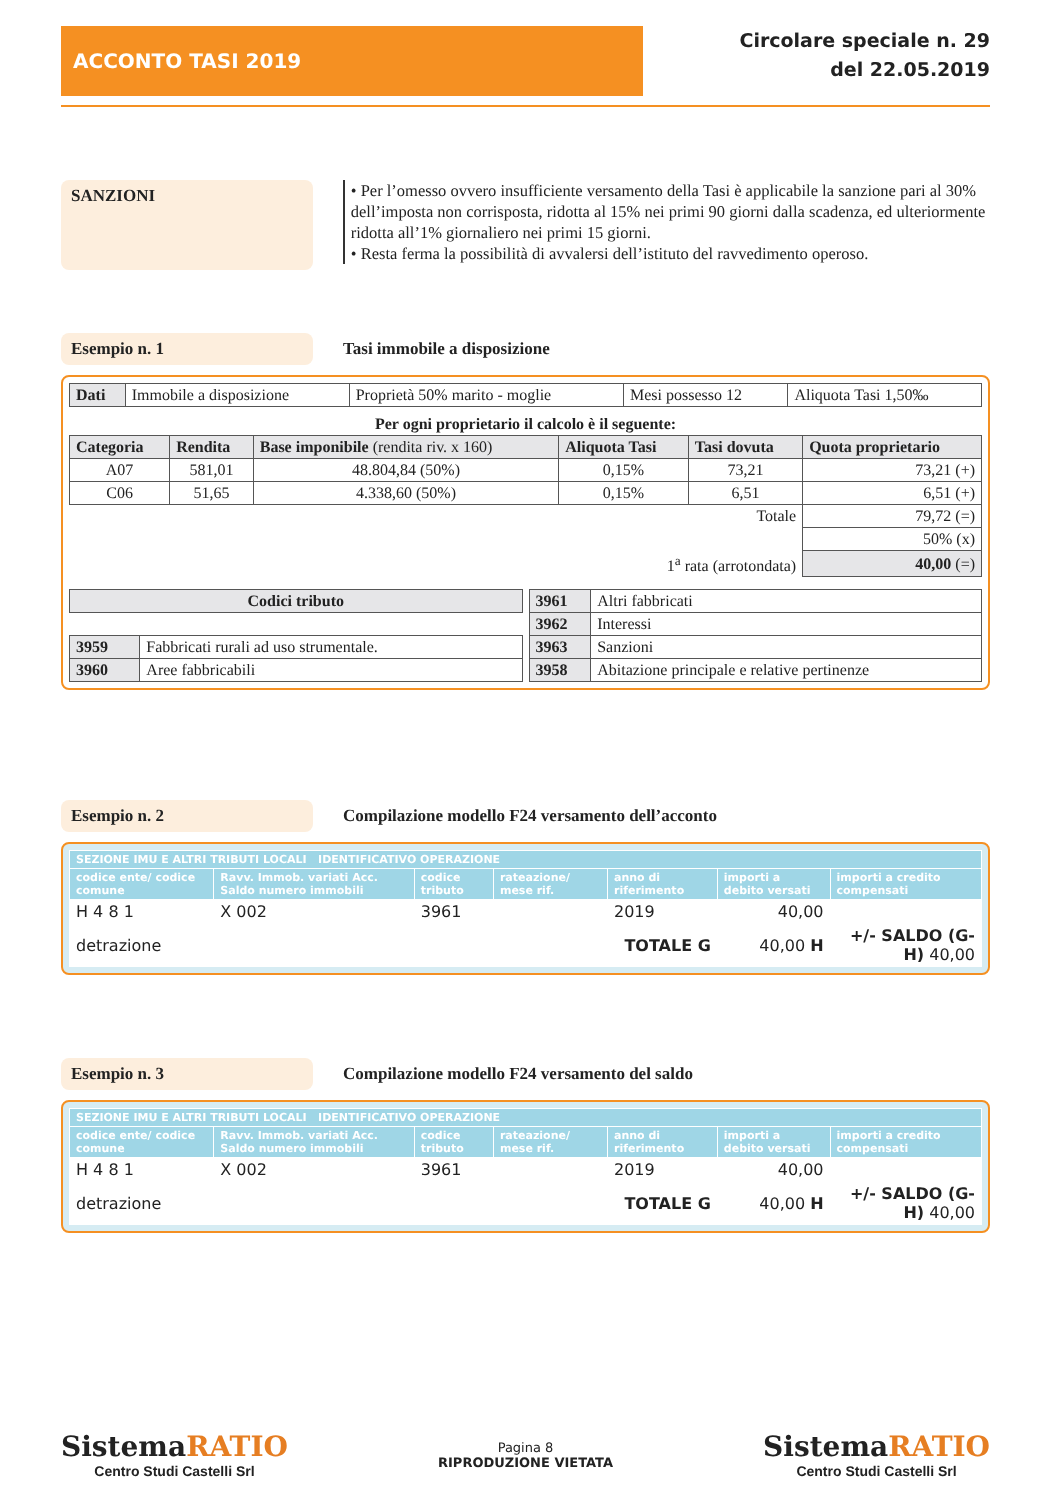ACCONTO TASI 2019
Circolare speciale n. 29
del 22.05.2019
SANZIONI
• Per l’omesso ovvero insufficiente versamento della Tasi è applicabile la sanzione pari al 30% dell’imposta non corrisposta, ridotta al 15% nei primi 90 giorni dalla scadenza, ed ulteriormente ridotta all’1% giornaliero nei primi 15 giorni.
• Resta ferma la possibilità di avvalersi dell’istituto del ravvedimento operoso.
Esempio n. 1 Tasi immobile a disposizione
| Dati | Immobile a disposizione | Proprietà 50% marito - moglie | Mesi possesso 12 | Aliquota Tasi 1,50‰ |
Per ogni proprietario il calcolo è il seguente:
| Categoria | Rendita | Base imponibile (rendita riv. x 160) | Aliquota Tasi | Tasi dovuta | Quota proprietario |
| --- | --- | --- | --- | --- | --- |
| A07 | 581,01 | 48.804,84 (50%) | 0,15% | 73,21 | 73,21 (+) |
| C06 | 51,65 | 4.338,60 (50%) | 0,15% | 6,51 | 6,51 (+) |
| Totale | | | | | 79,72 (=) |
| | | | | | 50% (x) |
| 1<sup>a</sup> rata (arrotondata) | | | | | 40,00 (=) |
| Codici tributo | |
| --- | --- |
| 3959 | Fabbricati rurali ad uso strumentale. |
| 3960 | Aree fabbricabili |
| 3961 | Altri fabbricati |
| 3962 | Interessi |
| 3963 | Sanzioni |
| 3958 | Abitazione principale e relative pertinenze |
Esempio n. 2 Compilazione modello F24 versamento dell’acconto
| SEZIONE IMU E ALTRI TRIBUTI LOCALI IDENTIFICATIVO OPERAZIONE | | | | | | |
| --- | --- | --- | --- | --- | --- | --- |
| codice ente/ codice comune | Ravv. Immob. variati Acc. Saldo numero immobili | codice tributo | rateazione/ mese rif. | anno di riferimento | importi a debito versati | importi a credito compensati |
| H 4 8 1 | X 002 | 3961 | | 2019 | 40,00 | |
| detrazione | | TOTALE G | | | 40,00 H | +/- SALDO (G-H) 40,00 |
Esempio n. 3 Compilazione modello F24 versamento del saldo
| SEZIONE IMU E ALTRI TRIBUTI LOCALI IDENTIFICATIVO OPERAZIONE | | | | | | |
| --- | --- | --- | --- | --- | --- | --- |
| codice ente/ codice comune | Ravv. Immob. variati Acc. Saldo numero immobili | codice tributo | rateazione/ mese rif. | anno di riferimento | importi a debito versati | importi a credito compensati |
| H 4 8 1 | X 002 | 3961 | | 2019 | 40,00 | |
| detrazione | | TOTALE G | | | 40,00 H | +/- SALDO (G-H) 40,00 |
SistemaRATIO
Centro Studi Castelli Srl
Pagina 8
RIPRODUZIONE VIETATA
SistemaRATIO
Centro Studi Castelli Srl